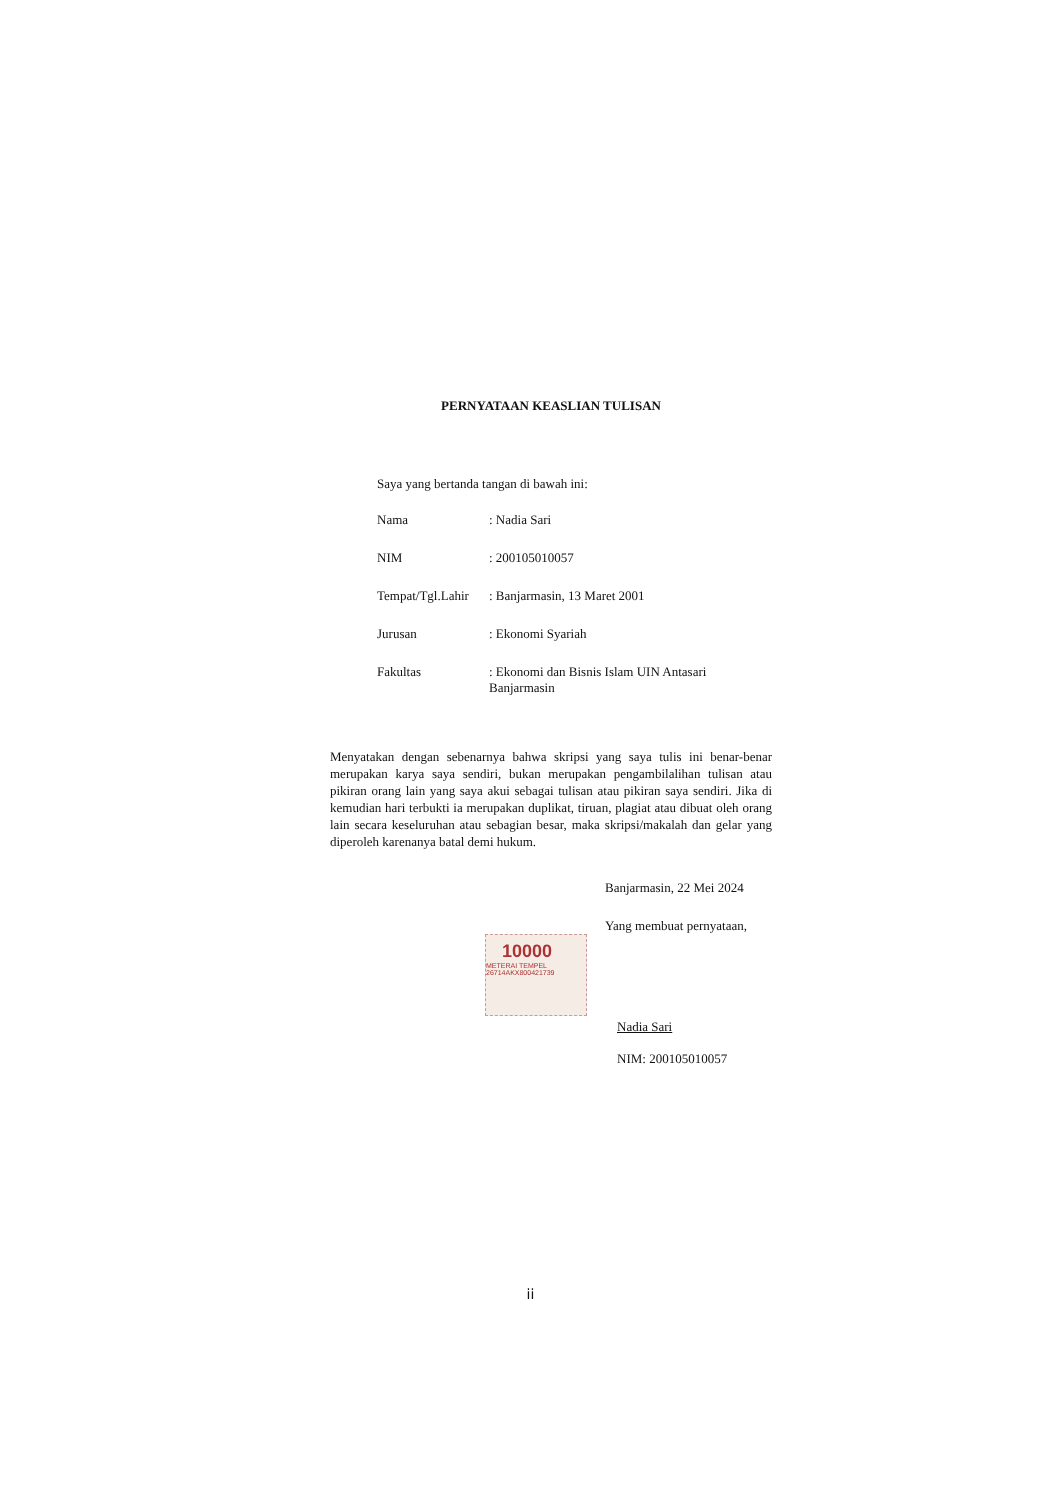PERNYATAAN KEASLIAN TULISAN
Saya yang bertanda tangan di bawah ini:
| Nama | : Nadia Sari |
| NIM | : 200105010057 |
| Tempat/Tgl.Lahir | : Banjarmasin, 13 Maret 2001 |
| Jurusan | : Ekonomi Syariah |
| Fakultas | : Ekonomi dan Bisnis Islam UIN Antasari Banjarmasin |
Menyatakan dengan sebenarnya bahwa skripsi yang saya tulis ini benar-benar merupakan karya saya sendiri, bukan merupakan pengambilalihan tulisan atau pikiran orang lain yang saya akui sebagai tulisan atau pikiran saya sendiri. Jika di kemudian hari terbukti ia merupakan duplikat, tiruan, plagiat atau dibuat oleh orang lain secara keseluruhan atau sebagian besar, maka skripsi/makalah dan gelar yang diperoleh karenanya batal demi hukum.
Banjarmasin, 22 Mei 2024
Yang membuat pernyataan,
10000
METERAI TEMPEL
26714AKX800421739
Nadia Sari
NIM: 200105010057
ii